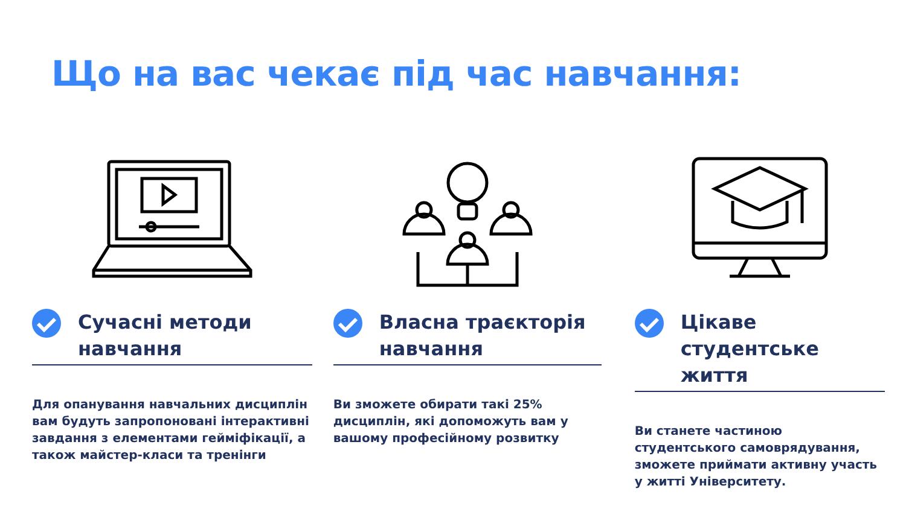Що на вас чекає під час навчання:
Сучасні методи навчання
Для опанування навчальних дисциплін вам будуть запропоновані інтерактивні завдання з елементами гейміфікації, а також майстер-класи та тренінги
Власна траєкторія навчання
Ви зможете обирати такі 25% дисциплін, які допоможуть вам у вашому професійному розвитку
Цікаве студентське життя
Ви станете частиною студентського самоврядування, зможете приймати активну участь у житті Університету.